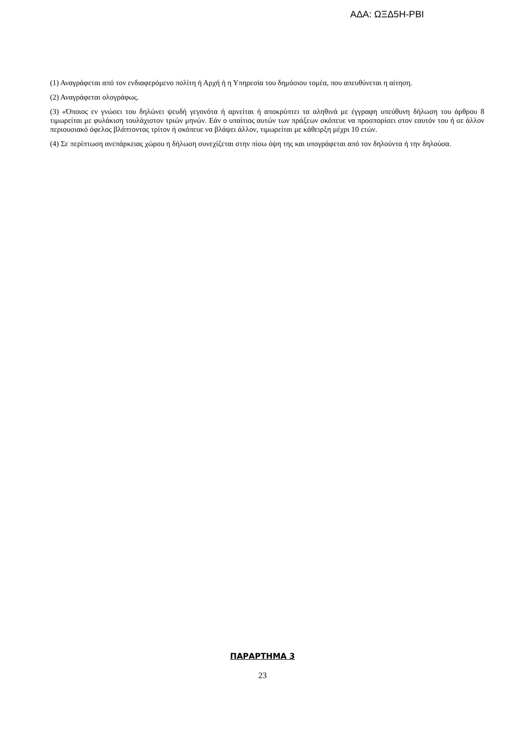ΑΔΑ: ΩΞΔ5Η-ΡΒΙ
(1) Αναγράφεται από τον ενδιαφερόμενο πολίτη ή Αρχή ή η Υπηρεσία του δημόσιου τομέα, που απευθύνεται η αίτηση.
(2) Αναγράφεται ολογράφως.
(3) «Όποιος εν γνώσει του δηλώνει ψευδή γεγονότα ή αρνείται ή αποκρύπτει τα αληθινά με έγγραφη υπεύθυνη δήλωση του άρθρου 8 τιμωρείται με φυλάκιση τουλάχιστον τριών μηνών. Εάν ο υπαίτιος αυτών των πράξεων σκόπευε να προσπορίσει στον εαυτόν του ή σε άλλον περιουσιακό όφελος βλάπτοντας τρίτον ή σκόπευε να βλάψει άλλον, τιμωρείται με κάθειρξη μέχρι 10 ετών.
(4) Σε περίπτωση ανεπάρκειας χώρου η δήλωση συνεχίζεται στην πίσω όψη της και υπογράφεται από τον δηλούντα ή την δηλούσα.
ΠΑΡΑΡΤΗΜΑ 3
23